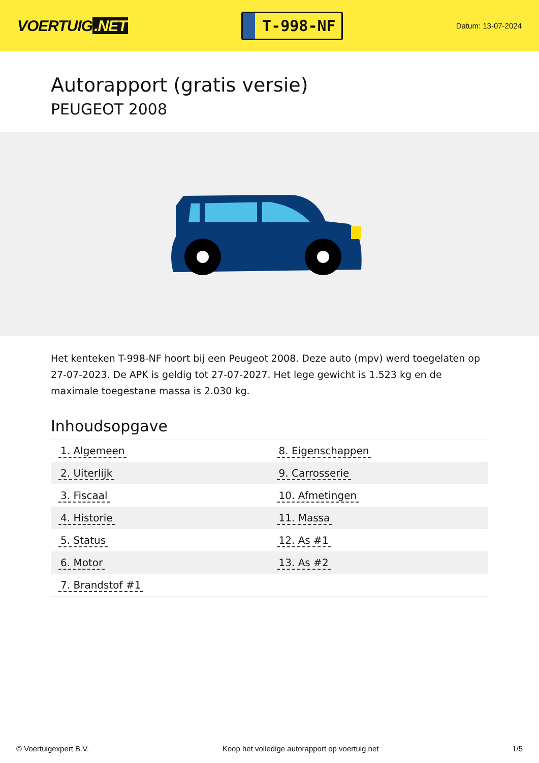VOERTUIG.NET
T-998-NF
Datum: 13-07-2024
Autorapport (gratis versie)
PEUGEOT 2008
Het kenteken T-998-NF hoort bij een Peugeot 2008. Deze auto (mpv) werd toegelaten op 27-07-2023. De APK is geldig tot 27-07-2027. Het lege gewicht is 1.523 kg en de maximale toegestane massa is 2.030 kg.
Inhoudsopgave
| 1. Algemeen | 8. Eigenschappen |
| 2. Uiterlijk | 9. Carrosserie |
| 3. Fiscaal | 10. Afmetingen |
| 4. Historie | 11. Massa |
| 5. Status | 12. As #1 |
| 6. Motor | 13. As #2 |
| 7. Brandstof #1 | |
© Voertuigexpert B.V. Koop het volledige autorapport op voertuig.net 1/5